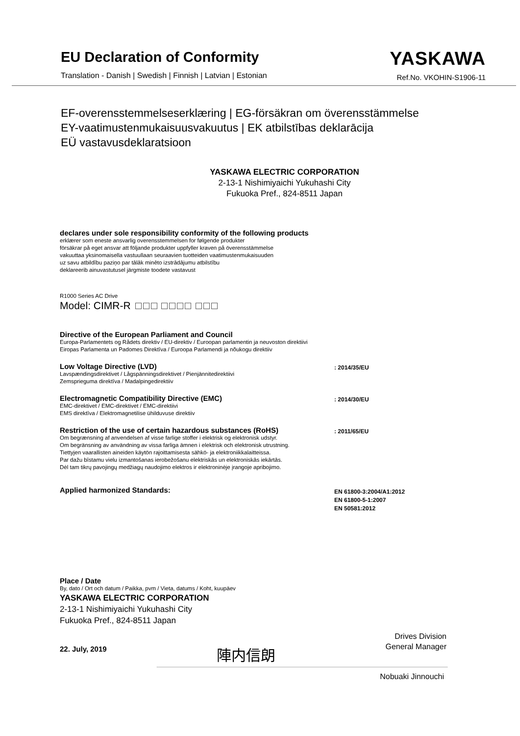EU Declaration of Conformity
Translation - Danish | Swedish | Finnish | Latvian | Estonian
YASKAWA
Ref.No. VKOHIN-S1906-11
EF-overensstemmelseserklæring | EG-försäkran om överensstämmelse
EY-vaatimustenmukaisuusvakuutus | EK atbilstības deklarācija
EÜ vastavusdeklaratsioon
YASKAWA ELECTRIC CORPORATION
2-13-1 Nishimiyaichi Yukuhashi City
Fukuoka Pref., 824-8511 Japan
declares under sole responsibility conformity of the following products
erklærer som eneste ansvarlig overensstemmelsen for følgende produkter
försäkrar på eget ansvar att följande produkter uppfyller kraven på överensstämmelse
vakuuttaa yksinomaisella vastuullaan seuraavien tuotteiden vaatimustenmukaisuuden
uz savu atbildību paziņo par tālāk minēto izstrādājumu atbilstību
deklareerib ainuvastutusel järgmiste toodete vastavust
R1000 Series AC Drive
Model: CIMR-R
Directive of the European Parliament and Council
Europa-Parlamentets og Rådets direktiv / EU-direktiv / Euroopan parlamentin ja neuvoston direktiivi
Eiropas Parlamenta un Padomes Direktīva / Euroopa Parlamendi ja nõukogu direktiiv
Low Voltage Directive (LVD)
Lavspændingsdirektivet / Lågspänningsdirektivet / Pienjännitedirektiivi
Zemsprieguma direktīva / Madalpingedirektiiv
: 2014/35/EU
Electromagnetic Compatibility Directive (EMC)
EMC-direktivet / EMC-direktivet / EMC-direktiivi
EMS direktīva / Elektromagnetilise ühilduvuse direktiiv
: 2014/30/EU
Restriction of the use of certain hazardous substances (RoHS)
Om begrænsning af anvendelsen af visse farlige stoffer i elektrisk og elektronisk udstyr.
Om begränsning av användning av vissa farliga ämnen i elektrisk och elektronisk utrustning.
Tiettyjen vaarallisten aineiden käytön rajoittamisesta sähkö- ja elektroniikkalaitteissa.
Par dažu bīstamu vielu izmantošanas ierobežošanu elektriskās un elektroniskās iekārtās.
Dėl tam tikrų pavojingų medžiagų naudojimo elektros ir elektroninėje įrangoje apribojimo.
: 2011/65/EU
Applied harmonized Standards:
EN 61800-3:2004/A1:2012
EN 61800-5-1:2007
EN 50581:2012
Place / Date
By, dato / Ort och datum / Paikka, pvm / Vieta, datums / Koht, kuupäev
YASKAWA ELECTRIC CORPORATION
2-13-1 Nishimiyaichi Yukuhashi City
Fukuoka Pref., 824-8511 Japan
22. July, 2019
陣内信朗
Drives Division
General Manager
Nobuaki Jinnouchi